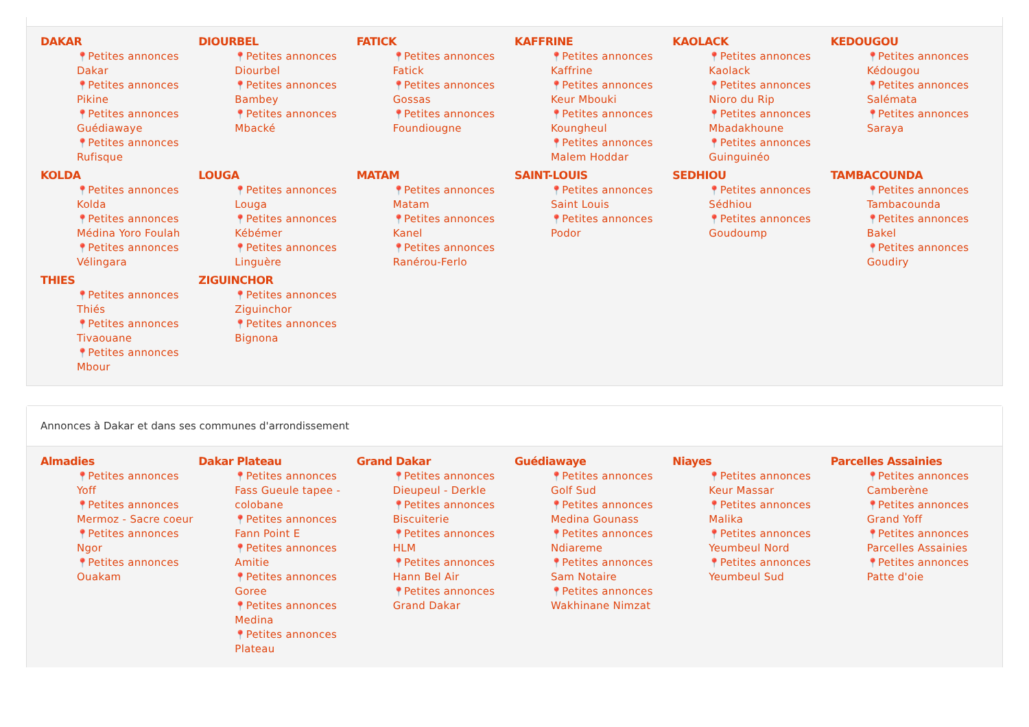DAKAR
📍Petites annonces Dakar
📍Petites annonces Pikine
📍Petites annonces Guédiawaye
📍Petites annonces Rufisque
DIOURBEL
📍Petites annonces Diourbel
📍Petites annonces Bambey
📍Petites annonces Mbacké
FATICK
📍Petites annonces Fatick
📍Petites annonces Gossas
📍Petites annonces Foundiougne
KAFFRINE
📍Petites annonces Kaffrine
📍Petites annonces Keur Mbouki
📍Petites annonces Koungheul
📍Petites annonces Malem Hoddar
KAOLACK
📍Petites annonces Kaolack
📍Petites annonces Nioro du Rip
📍Petites annonces Mbadakhoune
📍Petites annonces Guinguinéo
KEDOUGOU
📍Petites annonces Kédougou
📍Petites annonces Salémata
📍Petites annonces Saraya
KOLDA
📍Petites annonces Kolda
📍Petites annonces Médina Yoro Foulah
📍Petites annonces Vélingara
LOUGA
📍Petites annonces Louga
📍Petites annonces Kébémer
📍Petites annonces Linguère
MATAM
📍Petites annonces Matam
📍Petites annonces Kanel
📍Petites annonces Ranérou-Ferlo
SAINT-LOUIS
📍Petites annonces Saint Louis
📍Petites annonces Podor
SEDHIOU
📍Petites annonces Sédhiou
📍Petites annonces Goudoump
TAMBACOUNDA
📍Petites annonces Tambacounda
📍Petites annonces Bakel
📍Petites annonces Goudiry
THIES
📍Petites annonces Thiés
📍Petites annonces Tivaouane
📍Petites annonces Mbour
ZIGUINCHOR
📍Petites annonces Ziguinchor
📍Petites annonces Bignona
Annonces à Dakar et dans ses communes d'arrondissement
Almadies
📍Petites annonces Yoff
📍Petites annonces Mermoz - Sacre coeur
📍Petites annonces Ngor
📍Petites annonces Ouakam
Dakar Plateau
📍Petites annonces Fass Gueule tapee - colobane
📍Petites annonces Fann Point E
📍Petites annonces Amitie
📍Petites annonces Goree
📍Petites annonces Medina
📍Petites annonces Plateau
Grand Dakar
📍Petites annonces Dieupeul - Derkle
📍Petites annonces Biscuiterie
📍Petites annonces HLM
📍Petites annonces Hann Bel Air
📍Petites annonces Grand Dakar
Guédiawaye
📍Petites annonces Golf Sud
📍Petites annonces Medina Gounass
📍Petites annonces Ndiareme
📍Petites annonces Sam Notaire
📍Petites annonces Wakhinane Nimzat
Niayes
📍Petites annonces Keur Massar
📍Petites annonces Malika
📍Petites annonces Yeumbeul Nord
📍Petites annonces Yeumbeul Sud
Parcelles Assainies
📍Petites annonces Camberène
📍Petites annonces Grand Yoff
📍Petites annonces Parcelles Assainies
📍Petites annonces Patte d'oie